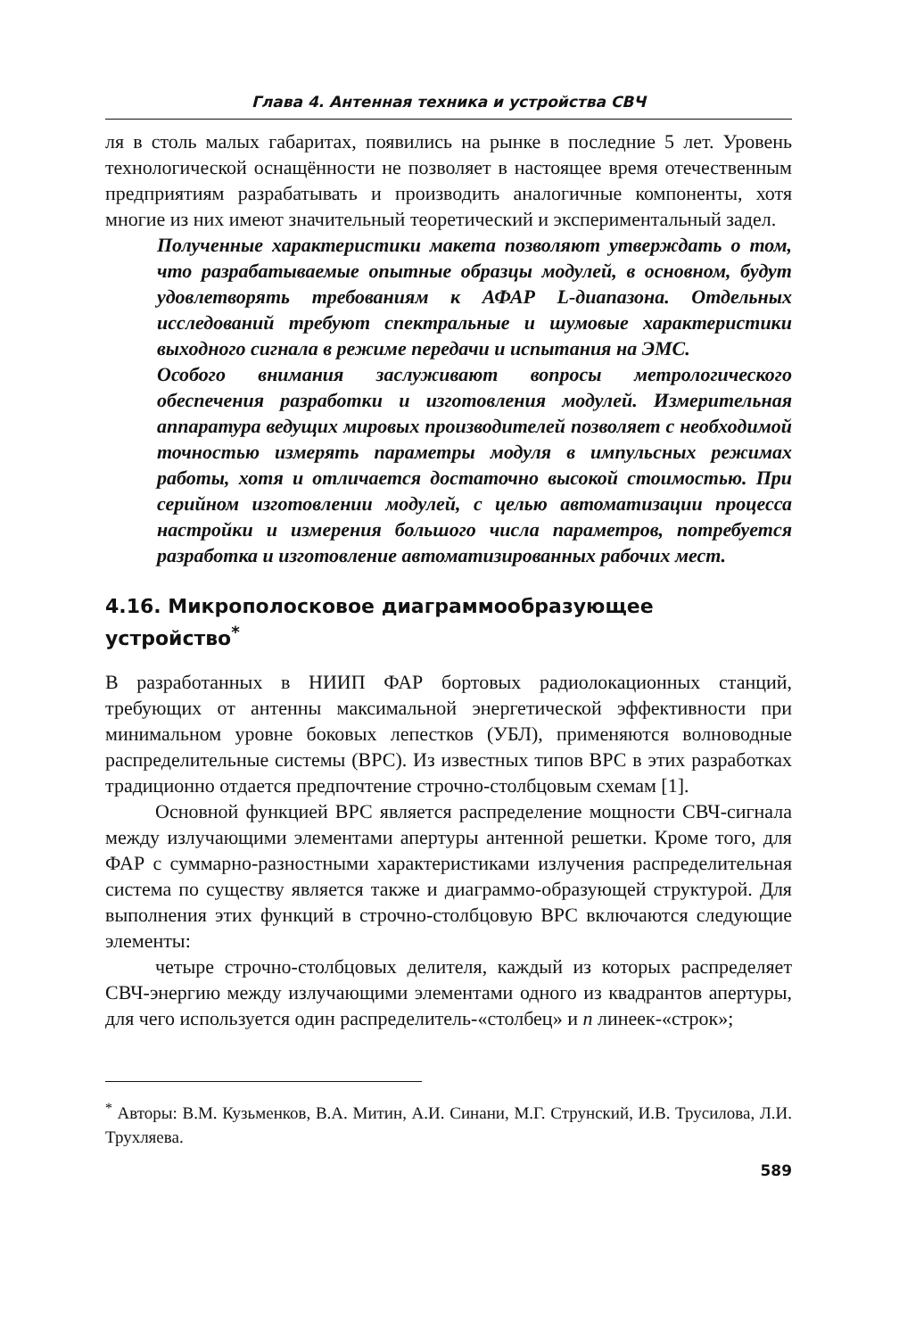Глава 4. Антенная техника и устройства СВЧ
ля в столь малых габаритах, появились на рынке в последние 5 лет. Уровень технологической оснащённости не позволяет в настоящее время отечественным предприятиям разрабатывать и производить аналогичные компоненты, хотя многие из них имеют значительный теоретический и экспериментальный задел.
Полученные характеристики макета позволяют утверждать о том, что разрабатываемые опытные образцы модулей, в основном, будут удовлетворять требованиям к АФАР L-диапазона. Отдельных исследований требуют спектральные и шумовые характеристики выходного сигнала в режиме передачи и испытания на ЭМС.
Особого внимания заслуживают вопросы метрологического обеспечения разработки и изготовления модулей. Измерительная аппаратура ведущих мировых производителей позволяет с необходимой точностью измерять параметры модуля в импульсных режимах работы, хотя и отличается достаточно высокой стоимостью. При серийном изготовлении модулей, с целью автоматизации процесса настройки и измерения большого числа параметров, потребуется разработка и изготовление автоматизированных рабочих мест.
4.16. Микрополосковое диаграммообразующее устройство<sup>*</sup>
В разработанных в НИИП ФАР бортовых радиолокационных станций, требующих от антенны максимальной энергетической эффективности при минимальном уровне боковых лепестков (УБЛ), применяются волноводные распределительные системы (ВРС). Из известных типов ВРС в этих разработках традиционно отдается предпочтение строчно-столбцовым схемам [1].
Основной функцией ВРС является распределение мощности СВЧ-сигнала между излучающими элементами апертуры антенной решетки. Кроме того, для ФАР с суммарно-разностными характеристиками излучения распределительная система по существу является также и диаграммо-образующей структурой. Для выполнения этих функций в строчно-столбцовую ВРС включаются следующие элементы:
четыре строчно-столбцовых делителя, каждый из которых распределяет СВЧ-энергию между излучающими элементами одного из квадрантов апертуры, для чего используется один распределитель-«столбец» и n линеек-«строк»;
<sup>*</sup> Авторы: В.М. Кузьменков, В.А. Митин, А.И. Синани, М.Г. Струнский, И.В. Трусилова, Л.И. Трухляева.
589